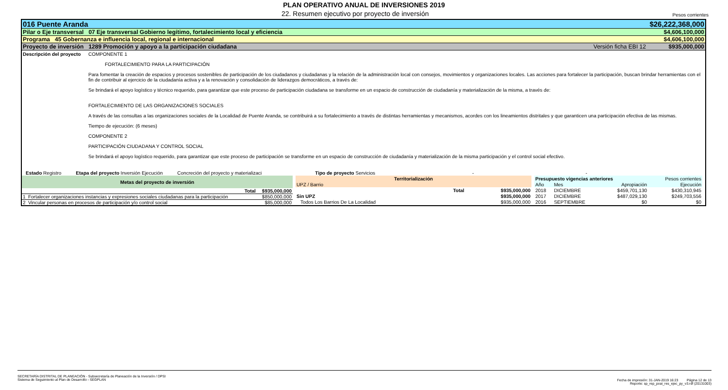PLAN OPERATIVO ANUAL DE INVERSIONES 2019
22. Resumen ejecutivo por proyecto de inversión Pesos corrientes
016 Puente Aranda $26,222,368,000
Pilar o Eje transversal 07 Eje transversal Gobierno legítimo, fortalecimiento local y eficiencia $4,606,100,000
Programa 45 Gobernanza e influencia local, regional e internacional $4,606,100,000
Proyecto de inversión 1289 Promoción y apoyo a la participación ciudadana Versión ficha EBI 12 $935,000,000
Descripción del proyecto
COMPONENTE 1
FORTALECIMIENTO PARA LA PARTICIPACIÓN
Para fomentar la creación de espacios y procesos sostenibles de participación de los ciudadanos y ciudadanas y la relación de la administración local con consejos, movimientos y organizaciones locales. Las acciones para fortalecer la participación, buscan brindar herramientas con el fin de contribuir al ejercicio de la ciudadanía activa y a la renovación y consolidación de liderazgos democráticos, a través de:
Se brindará el apoyo logístico y técnico requerido, para garantizar que este proceso de participación ciudadana se transforme en un espacio de construcción de ciudadanía y materialización de la misma, a través de:
FORTALECIMIENTO DE LAS ORGANIZACIONES SOCIALES
A través de las consultas a las organizaciones sociales de la Localidad de Puente Aranda, se contribuirá a su fortalecimiento a través de distintas herramientas y mecanismos, acordes con los lineamientos distritales y que garanticen una participación efectiva de las mismas.
Tiempo de ejecución: (6 meses)
COMPONENTE 2
PARTICIPACIÓN CIUDADANA Y CONTROL SOCIAL
Se brindará el apoyo logístico requerido, para garantizar que este proceso de participación se transforme en un espacio de construcción de ciudadanía y materialización de la misma participación y el control social efectivo.
Estado Registro Etapa del proyecto Inversión Ejecución Concreción del proyecto y materializaci Tipo de proyecto Servicios - -
| Metas del proyecto de inversión | | |
| --- | --- | --- |
| | Total | $935,000,000 |
| 1 | Fortalecer organizaciones instancias y expresiones sociales ciudadanas para la participación | $850,000,000 |
| 2 | Vincular personas en procesos de participación y/o control social | $85,000,000 |
| Territorialización | |
| --- | --- |
| UPZ / Barrio | |
| Total | $935,000,000 |
| Sin UPZ | $935,000,000 |
| Todos Los Barrios De La Localidad | $935,000,000 |
| Presupuesto vigencias anteriores | | | Pesos corrientes |
| Año | Mes | Apropiación | Ejecución |
| 2018 | DICIEMBRE | $459,701,130 | $430,310,945 |
| 2017 | DICIEMBRE | $487,029,130 | $249,703,556 |
| 2016 | SEPTIEMBRE | $0 | $0 |
SECRETARÍA DISTRITAL DE PLANEACIÓN - Subsecretaría de Planeación de la Inversión / DPSI
Sistema de Seguimiento al Plan de Desarrollo - SEGPLAN
Fecha de impresión: 31-JAN-2019 16:23 Página 12 de 13
Reporte: sp_rep_poai_res_ejec_py_v3.rdf (20131003)